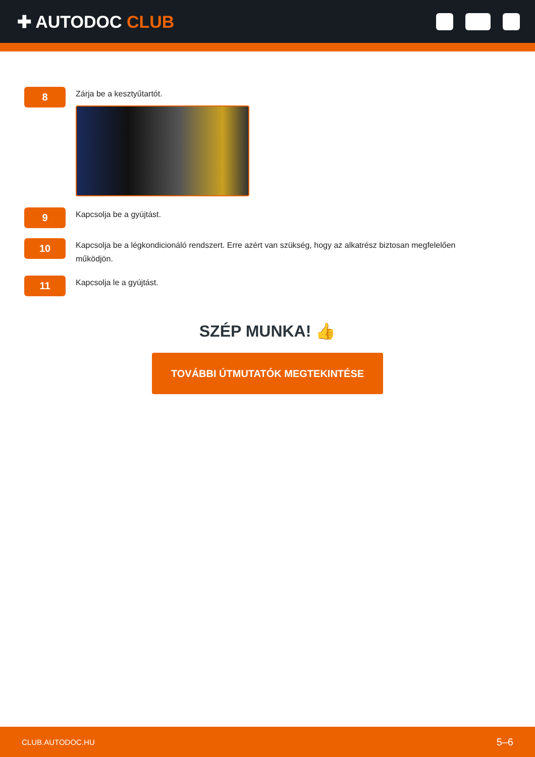✚ AUTODOC CLUB
8
Zárja be a kesztyűtartót.
9
Kapcsolja be a gyújtást.
10
Kapcsolja be a légkondicionáló rendszert. Erre azért van szükség, hogy az alkatrész biztosan megfelelően működjön.
11
Kapcsolja le a gyújtást.
SZÉP MUNKA! 👍
TOVÁBBI ÚTMUTATÓK MEGTEKINTÉSE
CLUB.AUTODOC.HU 5–6